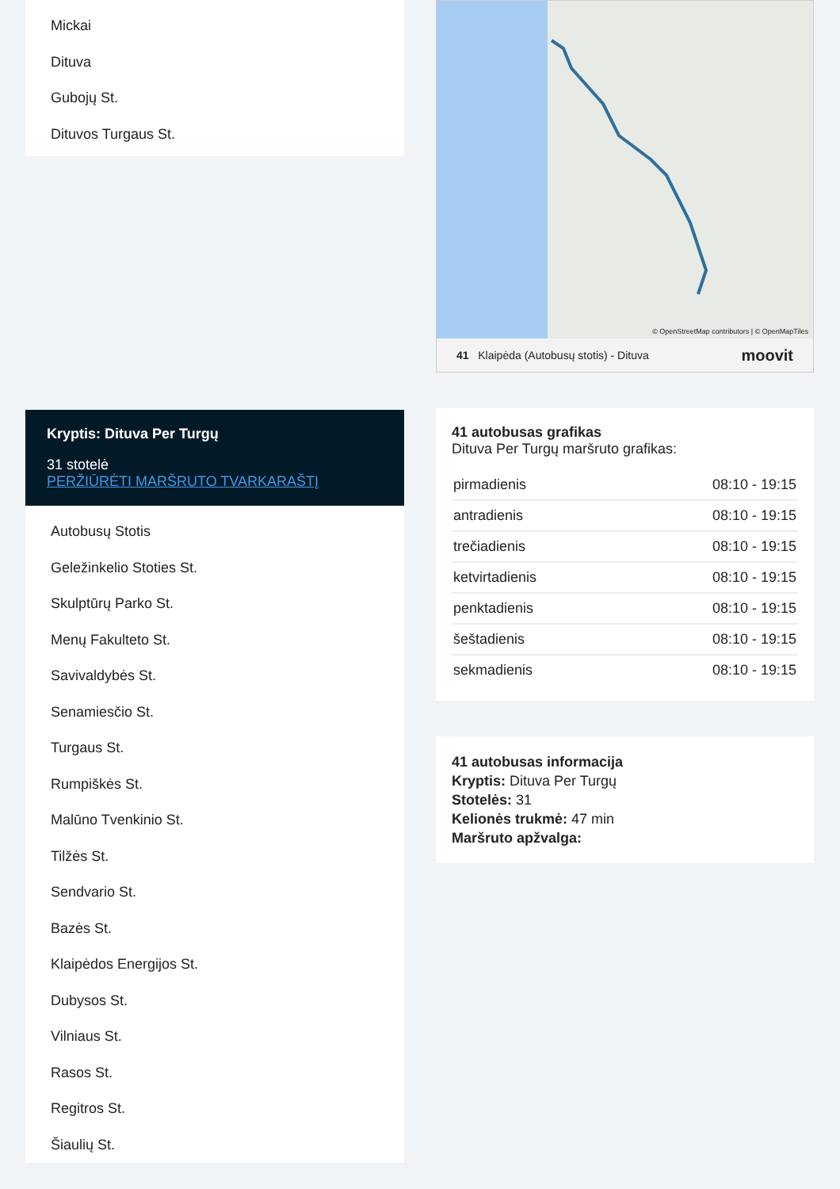Mickai
Dituva
Gubojų St.
Dituvos Turgaus St.
Kryptis: Dituva Per Turgų
31 stotelė
PERŽIŪRĖTI MARŠRUTO TVARKARAŠTĮ
Autobusų Stotis
Geležinkelio Stoties St.
Skulptūrų Parko St.
Menų Fakulteto St.
Savivaldybės St.
Senamiesčio St.
Turgaus St.
Rumpiškės St.
Malūno Tvenkinio St.
Tilžės St.
Sendvario St.
Bazės St.
Klaipėdos Energijos St.
Dubysos St.
Vilniaus St.
Rasos St.
Regitros St.
Šiaulių St.
© OpenStreetMap contributors | © OpenMapTiles
41 Klaipėda (Autobusų stotis) - Dituva moovit
41 autobusas grafikas
Dituva Per Turgų maršruto grafikas:
| pirmadienis | 08:10 - 19:15 |
| antradienis | 08:10 - 19:15 |
| trečiadienis | 08:10 - 19:15 |
| ketvirtadienis | 08:10 - 19:15 |
| penktadienis | 08:10 - 19:15 |
| šeštadienis | 08:10 - 19:15 |
| sekmadienis | 08:10 - 19:15 |
41 autobusas informacija
Kryptis: Dituva Per Turgų
Stotelės: 31
Kelionės trukmė: 47 min
Maršruto apžvalga: